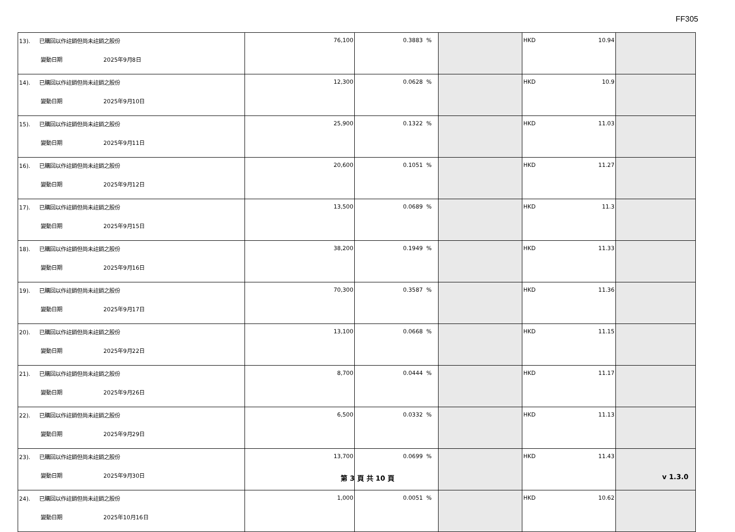FF305
| 13). 已購回以作註銷但尚未註銷之股份 變動日期 2025年9月8日 | 76,100 | 0.3883 % | | HKD 10.94 | |
| 14). 已購回以作註銷但尚未註銷之股份 變動日期 2025年9月10日 | 12,300 | 0.0628 % | | HKD 10.9 | |
| 15). 已購回以作註銷但尚未註銷之股份 變動日期 2025年9月11日 | 25,900 | 0.1322 % | | HKD 11.03 | |
| 16). 已購回以作註銷但尚未註銷之股份 變動日期 2025年9月12日 | 20,600 | 0.1051 % | | HKD 11.27 | |
| 17). 已購回以作註銷但尚未註銷之股份 變動日期 2025年9月15日 | 13,500 | 0.0689 % | | HKD 11.3 | |
| 18). 已購回以作註銷但尚未註銷之股份 變動日期 2025年9月16日 | 38,200 | 0.1949 % | | HKD 11.33 | |
| 19). 已購回以作註銷但尚未註銷之股份 變動日期 2025年9月17日 | 70,300 | 0.3587 % | | HKD 11.36 | |
| 20). 已購回以作註銷但尚未註銷之股份 變動日期 2025年9月22日 | 13,100 | 0.0668 % | | HKD 11.15 | |
| 21). 已購回以作註銷但尚未註銷之股份 變動日期 2025年9月26日 | 8,700 | 0.0444 % | | HKD 11.17 | |
| 22). 已購回以作註銷但尚未註銷之股份 變動日期 2025年9月29日 | 6,500 | 0.0332 % | | HKD 11.13 | |
| 23). 已購回以作註銷但尚未註銷之股份 變動日期 2025年9月30日 | 13,700 | 0.0699 % | | HKD 11.43 | |
| 24). 已購回以作註銷但尚未註銷之股份 變動日期 2025年10月16日 | 1,000 | 0.0051 % | | HKD 10.62 | |
第 3 頁 共 10 頁 v 1.3.0